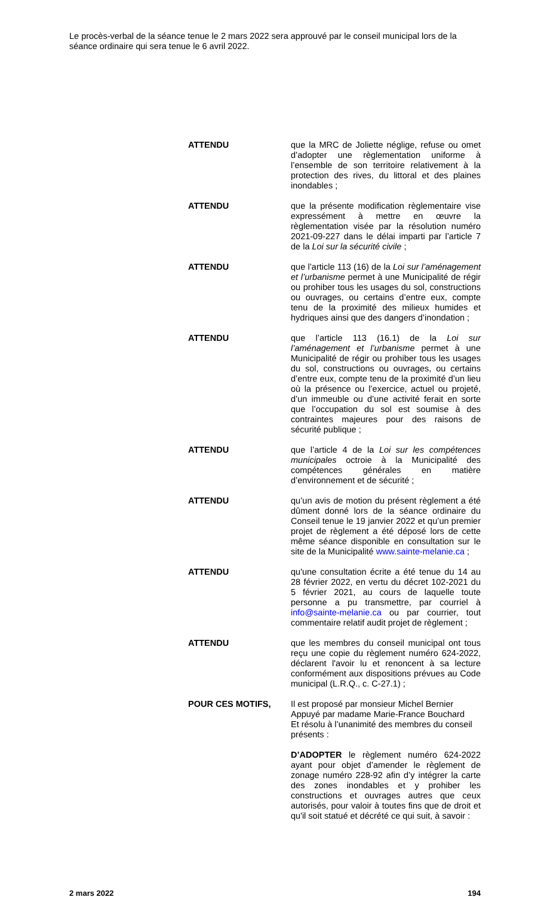Le procès-verbal de la séance tenue le 2 mars 2022 sera approuvé par le conseil municipal lors de la séance ordinaire qui sera tenue le 6 avril 2022.
ATTENDU que la MRC de Joliette néglige, refuse ou omet d’adopter une règlementation uniforme à l’ensemble de son territoire relativement à la protection des rives, du littoral et des plaines inondables ;
ATTENDU que la présente modification règlementaire vise expressément à mettre en œuvre la règlementation visée par la résolution numéro 2021-09-227 dans le délai imparti par l’article 7 de la Loi sur la sécurité civile ;
ATTENDU que l’article 113 (16) de la Loi sur l’aménagement et l’urbanisme permet à une Municipalité de régir ou prohiber tous les usages du sol, constructions ou ouvrages, ou certains d’entre eux, compte tenu de la proximité des milieux humides et hydriques ainsi que des dangers d’inondation ;
ATTENDU que l’article 113 (16.1) de la Loi sur l’aménagement et l’urbanisme permet à une Municipalité de régir ou prohiber tous les usages du sol, constructions ou ouvrages, ou certains d’entre eux, compte tenu de la proximité d’un lieu où la présence ou l’exercice, actuel ou projeté, d’un immeuble ou d’une activité ferait en sorte que l’occupation du sol est soumise à des contraintes majeures pour des raisons de sécurité publique ;
ATTENDU que l’article 4 de la Loi sur les compétences municipales octroie à la Municipalité des compétences générales en matière d’environnement et de sécurité ;
ATTENDU qu’un avis de motion du présent règlement a été dûment donné lors de la séance ordinaire du Conseil tenue le 19 janvier 2022 et qu’un premier projet de règlement a été déposé lors de cette même séance disponible en consultation sur le site de la Municipalité www.sainte-melanie.ca ;
ATTENDU qu'une consultation écrite a été tenue du 14 au 28 février 2022, en vertu du décret 102-2021 du 5 février 2021, au cours de laquelle toute personne a pu transmettre, par courriel à info@sainte-melanie.ca ou par courrier, tout commentaire relatif audit projet de règlement ;
ATTENDU que les membres du conseil municipal ont tous reçu une copie du règlement numéro 624-2022, déclarent l'avoir lu et renoncent à sa lecture conformément aux dispositions prévues au Code municipal (L.R.Q., c. C-27.1) ;
POUR CES MOTIFS, Il est proposé par monsieur Michel Bernier
Appuyé par madame Marie-France Bouchard
Et résolu à l’unanimité des membres du conseil présents :
D’ADOPTER le règlement numéro 624-2022 ayant pour objet d’amender le règlement de zonage numéro 228-92 afin d’y intégrer la carte des zones inondables et y prohiber les constructions et ouvrages autres que ceux autorisés, pour valoir à toutes fins que de droit et qu'il soit statué et décrété ce qui suit, à savoir :
2 mars 2022 194